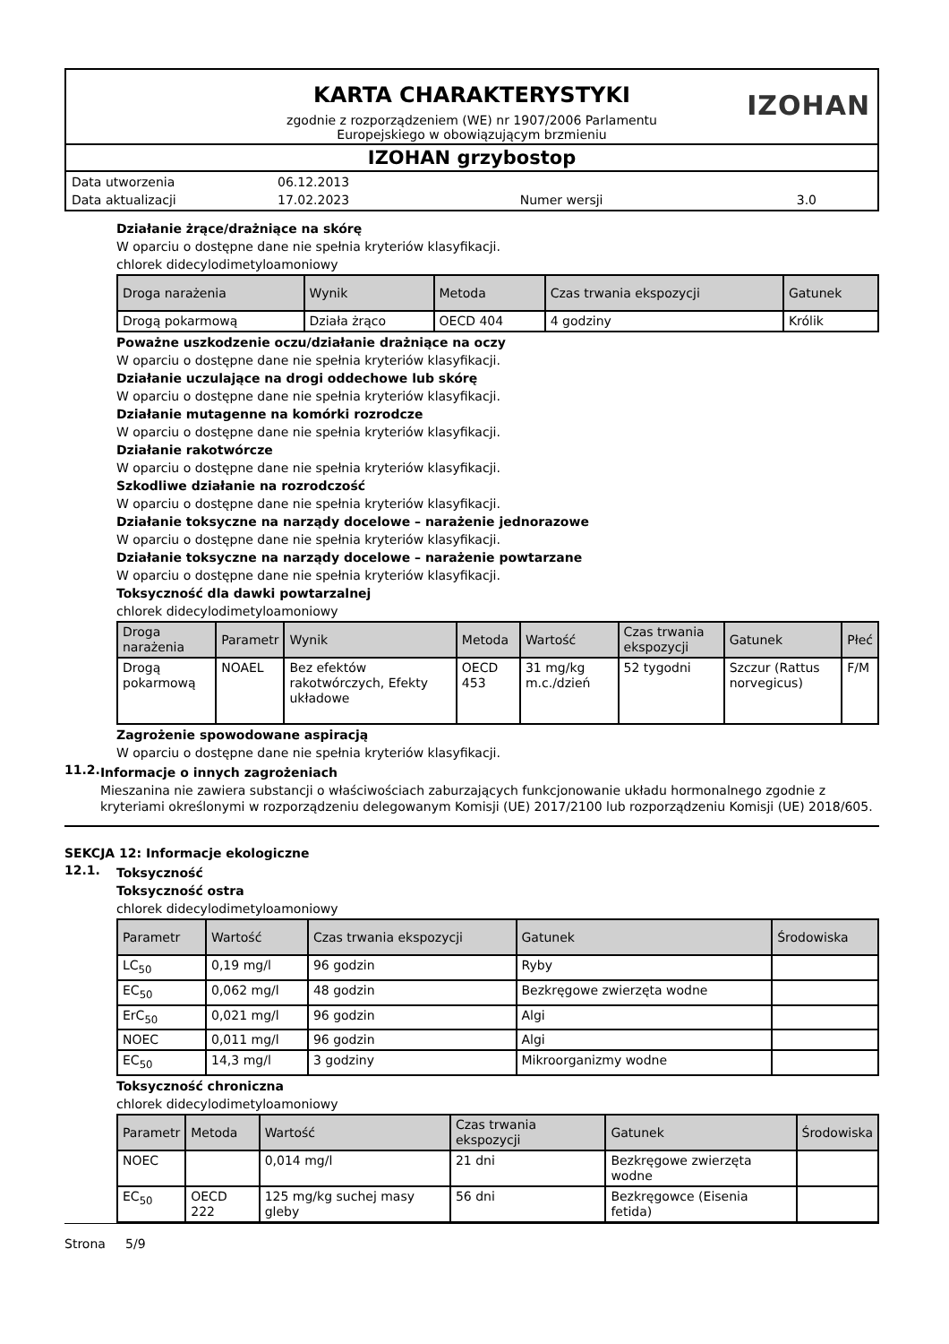KARTA CHARAKTERYSTYKI IZOHAN
zgodnie z rozporządzeniem (WE) nr 1907/2006 Parlamentu
Europejskiego w obowiązującym brzmieniu
IZOHAN grzybostop
| Data utworzenia | 06.12.2013 | | |
| Data aktualizacji | 17.02.2023 | Numer wersji | 3.0 |
Działanie żrące/drażniące na skórę
W oparciu o dostępne dane nie spełnia kryteriów klasyfikacji.
chlorek didecylodimetyloamoniowy
| Droga narażenia | Wynik | Metoda | Czas trwania ekspozycji | Gatunek |
| --- | --- | --- | --- | --- |
| Drogą pokarmową | Działa żrąco | OECD 404 | 4 godziny | Królik |
Poważne uszkodzenie oczu/działanie drażniące na oczy
W oparciu o dostępne dane nie spełnia kryteriów klasyfikacji.
Działanie uczulające na drogi oddechowe lub skórę
W oparciu o dostępne dane nie spełnia kryteriów klasyfikacji.
Działanie mutagenne na komórki rozrodcze
W oparciu o dostępne dane nie spełnia kryteriów klasyfikacji.
Działanie rakotwórcze
W oparciu o dostępne dane nie spełnia kryteriów klasyfikacji.
Szkodliwe działanie na rozrodczość
W oparciu o dostępne dane nie spełnia kryteriów klasyfikacji.
Działanie toksyczne na narządy docelowe – narażenie jednorazowe
W oparciu o dostępne dane nie spełnia kryteriów klasyfikacji.
Działanie toksyczne na narządy docelowe – narażenie powtarzane
W oparciu o dostępne dane nie spełnia kryteriów klasyfikacji.
Toksyczność dla dawki powtarzalnej
chlorek didecylodimetyloamoniowy
| Droga narażenia | Parametr | Wynik | Metoda | Wartość | Czas trwania ekspozycji | Gatunek | Płeć |
| --- | --- | --- | --- | --- | --- | --- | --- |
| Drogą pokarmową | NOAEL | Bez efektów rakotwórczych, Efekty układowe | OECD 453 | 31 mg/kg m.c./dzień | 52 tygodni | Szczur (Rattus norvegicus) | F/M |
Zagrożenie spowodowane aspiracją
W oparciu o dostępne dane nie spełnia kryteriów klasyfikacji.
11.2.
Informacje o innych zagrożeniach
Mieszanina nie zawiera substancji o właściwościach zaburzających funkcjonowanie układu hormonalnego zgodnie z kryteriami określonymi w rozporządzeniu delegowanym Komisji (UE) 2017/2100 lub rozporządzeniu Komisji (UE) 2018/605.
SEKCJA 12: Informacje ekologiczne
12.1.
Toksyczność
Toksyczność ostra
chlorek didecylodimetyloamoniowy
| Parametr | Wartość | Czas trwania ekspozycji | Gatunek | Środowiska |
| --- | --- | --- | --- | --- |
| LC<sub>50</sub> | 0,19 mg/l | 96 godzin | Ryby | |
| EC<sub>50</sub> | 0,062 mg/l | 48 godzin | Bezkręgowe zwierzęta wodne | |
| ErC<sub>50</sub> | 0,021 mg/l | 96 godzin | Algi | |
| NOEC | 0,011 mg/l | 96 godzin | Algi | |
| EC<sub>50</sub> | 14,3 mg/l | 3 godziny | Mikroorganizmy wodne | |
Toksyczność chroniczna
chlorek didecylodimetyloamoniowy
| Parametr | Metoda | Wartość | Czas trwania ekspozycji | Gatunek | Środowiska |
| --- | --- | --- | --- | --- | --- |
| NOEC | | 0,014 mg/l | 21 dni | Bezkręgowe zwierzęta wodne | |
| EC<sub>50</sub> | OECD 222 | 125 mg/kg suchej masy gleby | 56 dni | Bezkręgowce (Eisenia fetida) | |
Strona 5/9